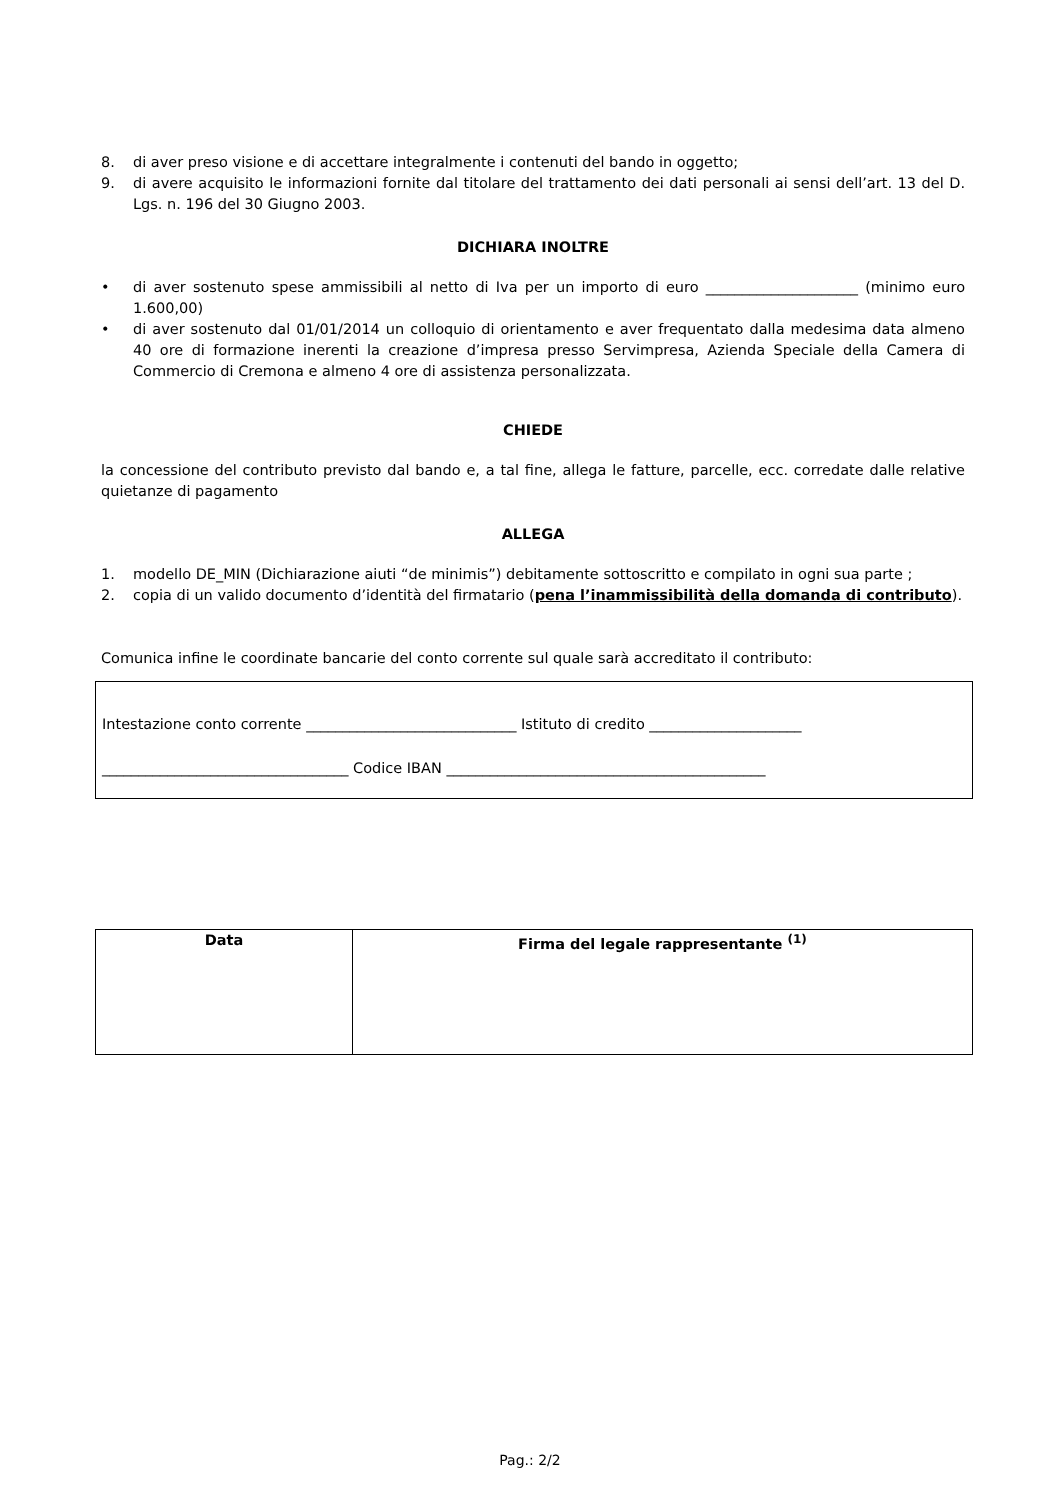8. di aver preso visione e di accettare integralmente i contenuti del bando in oggetto;
9. di avere acquisito le informazioni fornite dal titolare del trattamento dei dati personali ai sensi dell’art. 13 del D. Lgs. n. 196 del 30 Giugno 2003.
DICHIARA INOLTRE
• di aver sostenuto spese ammissibili al netto di Iva per un importo di euro _____________________ (minimo euro 1.600,00)
• di aver sostenuto dal 01/01/2014 un colloquio di orientamento e aver frequentato dalla medesima data almeno 40 ore di formazione inerenti la creazione d’impresa presso Servimpresa, Azienda Speciale della Camera di Commercio di Cremona e almeno 4 ore di assistenza personalizzata.
CHIEDE
la concessione del contributo previsto dal bando e, a tal fine, allega le fatture, parcelle, ecc. corredate dalle relative quietanze di pagamento
ALLEGA
1. modello DE_MIN (Dichiarazione aiuti “de minimis”) debitamente sottoscritto e compilato in ogni sua parte ;
2. copia di un valido documento d’identità del firmatario (pena l’inammissibilità della domanda di contributo).
Comunica infine le coordinate bancarie del conto corrente sul quale sarà accreditato il contributo:
Intestazione conto corrente _____________________________ Istituto di credito _____________________
__________________________________ Codice IBAN ____________________________________________
| Data | Firma del legale rappresentante <sup>(1)</sup> |
Pag.: 2/2